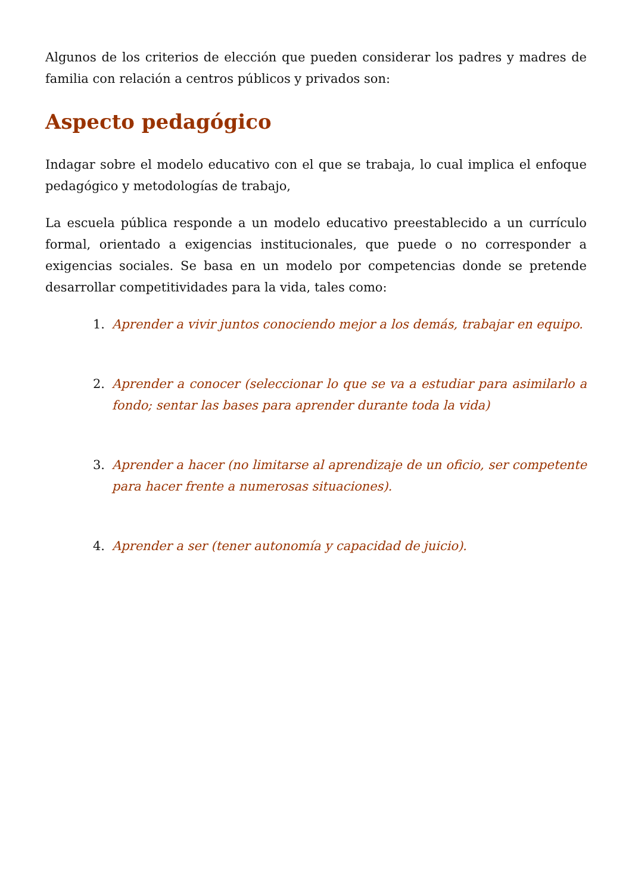Algunos de los criterios de elección que pueden considerar los padres y madres de familia con relación a centros públicos y privados son:
Aspecto pedagógico
Indagar sobre el modelo educativo con el que se trabaja, lo cual implica el enfoque pedagógico y metodologías de trabajo,
La escuela pública responde a un modelo educativo preestablecido a un currículo formal, orientado a exigencias institucionales, que puede o no corresponder a exigencias sociales. Se basa en un modelo por competencias donde se pretende desarrollar competitividades para la vida, tales como:
1. Aprender a vivir juntos conociendo mejor a los demás, trabajar en equipo.
2. Aprender a conocer (seleccionar lo que se va a estudiar para asimilarlo a fondo; sentar las bases para aprender durante toda la vida)
3. Aprender a hacer (no limitarse al aprendizaje de un oficio, ser competente para hacer frente a numerosas situaciones).
4. Aprender a ser (tener autonomía y capacidad de juicio).